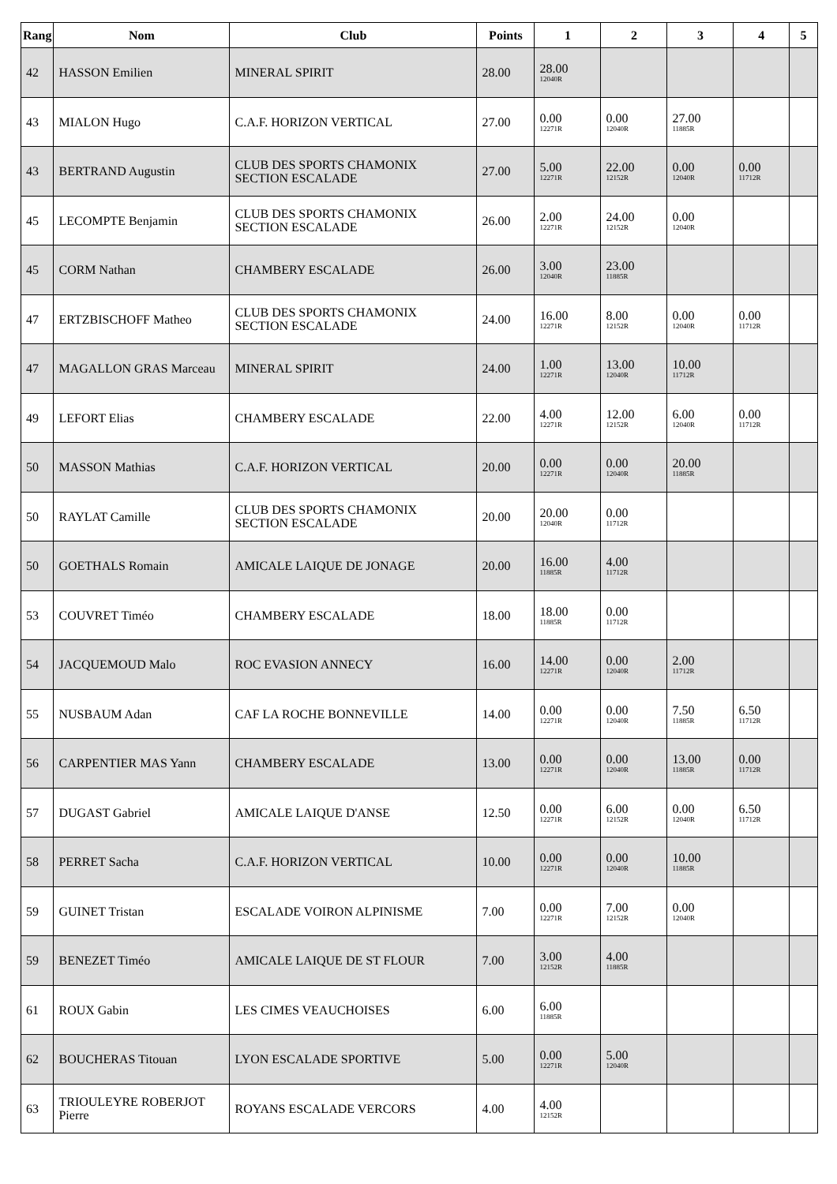| Rang | Nom | Club | Points | 1 | 2 | 3 | 4 | 5 |
| --- | --- | --- | --- | --- | --- | --- | --- | --- |
| 42 | HASSON Emilien | MINERAL SPIRIT | 28.00 | 28.00 12040R | | | | |
| 43 | MIALON Hugo | C.A.F. HORIZON VERTICAL | 27.00 | 0.00 12271R | 0.00 12040R | 27.00 11885R | | |
| 43 | BERTRAND Augustin | CLUB DES SPORTS CHAMONIX SECTION ESCALADE | 27.00 | 5.00 12271R | 22.00 12152R | 0.00 12040R | 0.00 11712R | |
| 45 | LECOMPTE Benjamin | CLUB DES SPORTS CHAMONIX SECTION ESCALADE | 26.00 | 2.00 12271R | 24.00 12152R | 0.00 12040R | | |
| 45 | CORM Nathan | CHAMBERY ESCALADE | 26.00 | 3.00 12040R | 23.00 11885R | | | |
| 47 | ERTZBISCHOFF Matheo | CLUB DES SPORTS CHAMONIX SECTION ESCALADE | 24.00 | 16.00 12271R | 8.00 12152R | 0.00 12040R | 0.00 11712R | |
| 47 | MAGALLON GRAS Marceau | MINERAL SPIRIT | 24.00 | 1.00 12271R | 13.00 12040R | 10.00 11712R | | |
| 49 | LEFORT Elias | CHAMBERY ESCALADE | 22.00 | 4.00 12271R | 12.00 12152R | 6.00 12040R | 0.00 11712R | |
| 50 | MASSON Mathias | C.A.F. HORIZON VERTICAL | 20.00 | 0.00 12271R | 0.00 12040R | 20.00 11885R | | |
| 50 | RAYLAT Camille | CLUB DES SPORTS CHAMONIX SECTION ESCALADE | 20.00 | 20.00 12040R | 0.00 11712R | | | |
| 50 | GOETHALS Romain | AMICALE LAIQUE DE JONAGE | 20.00 | 16.00 11885R | 4.00 11712R | | | |
| 53 | COUVRET Timéo | CHAMBERY ESCALADE | 18.00 | 18.00 11885R | 0.00 11712R | | | |
| 54 | JACQUEMOUD Malo | ROC EVASION ANNECY | 16.00 | 14.00 12271R | 0.00 12040R | 2.00 11712R | | |
| 55 | NUSBAUM Adan | CAF LA ROCHE BONNEVILLE | 14.00 | 0.00 12271R | 0.00 12040R | 7.50 11885R | 6.50 11712R | |
| 56 | CARPENTIER MAS Yann | CHAMBERY ESCALADE | 13.00 | 0.00 12271R | 0.00 12040R | 13.00 11885R | 0.00 11712R | |
| 57 | DUGAST Gabriel | AMICALE LAIQUE D'ANSE | 12.50 | 0.00 12271R | 6.00 12152R | 0.00 12040R | 6.50 11712R | |
| 58 | PERRET Sacha | C.A.F. HORIZON VERTICAL | 10.00 | 0.00 12271R | 0.00 12040R | 10.00 11885R | | |
| 59 | GUINET Tristan | ESCALADE VOIRON ALPINISME | 7.00 | 0.00 12271R | 7.00 12152R | 0.00 12040R | | |
| 59 | BENEZET Timéo | AMICALE LAIQUE DE ST FLOUR | 7.00 | 3.00 12152R | 4.00 11885R | | | |
| 61 | ROUX Gabin | LES CIMES VEAUCHOISES | 6.00 | 6.00 11885R | | | | |
| 62 | BOUCHERAS Titouan | LYON ESCALADE SPORTIVE | 5.00 | 0.00 12271R | 5.00 12040R | | | |
| 63 | TRIOULEYRE ROBERJOT Pierre | ROYANS ESCALADE VERCORS | 4.00 | 4.00 12152R | | | | |